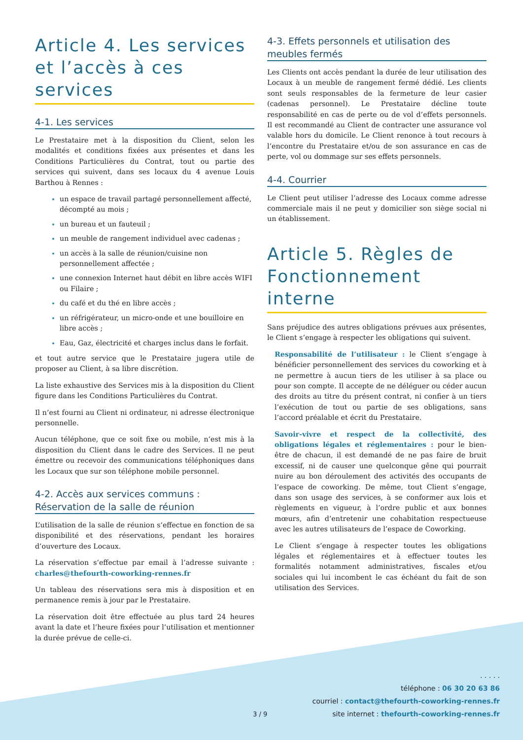Article 4. Les services et l’accès à ces services
4-1. Les services
Le Prestataire met à la disposition du Client, selon les modalités et conditions fixées aux présentes et dans les Conditions Particulières du Contrat, tout ou partie des services qui suivent, dans ses locaux du 4 avenue Louis Barthou à Rennes :
un espace de travail partagé personnellement affecté, décompté au mois ;
un bureau et un fauteuil ;
un meuble de rangement individuel avec cadenas ;
un accès à la salle de réunion/cuisine non personnellement affectée ;
une connexion Internet haut débit en libre accès WIFI ou Filaire ;
du café et du thé en libre accès ;
un réfrigérateur, un micro-onde et une bouilloire en libre accès ;
Eau, Gaz, électricité et charges inclus dans le forfait.
et tout autre service que le Prestataire jugera utile de proposer au Client, à sa libre discrétion.
La liste exhaustive des Services mis à la disposition du Client figure dans les Conditions Particulières du Contrat.
Il n’est fourni au Client ni ordinateur, ni adresse électronique personnelle.
Aucun téléphone, que ce soit fixe ou mobile, n’est mis à la disposition du Client dans le cadre des Services. Il ne peut émettre ou recevoir des communications téléphoniques dans les Locaux que sur son téléphone mobile personnel.
4-2. Accès aux services communs :
Réservation de la salle de réunion
L’utilisation de la salle de réunion s’effectue en fonction de sa disponibilité et des réservations, pendant les horaires d’ouverture des Locaux.
La réservation s’effectue par email à l’adresse suivante : charles@thefourth-coworking-rennes.fr
Un tableau des réservations sera mis à disposition et en permanence remis à jour par le Prestataire.
La réservation doit être effectuée au plus tard 24 heures avant la date et l’heure fixées pour l’utilisation et mentionner la durée prévue de celle-ci.
4-3. Effets personnels et utilisation des meubles fermés
Les Clients ont accès pendant la durée de leur utilisation des Locaux à un meuble de rangement fermé dédié. Les clients sont seuls responsables de la fermeture de leur casier (cadenas personnel). Le Prestataire décline toute responsabilité en cas de perte ou de vol d’effets personnels. Il est recommandé au Client de contracter une assurance vol valable hors du domicile. Le Client renonce à tout recours à l’encontre du Prestataire et/ou de son assurance en cas de perte, vol ou dommage sur ses effets personnels.
4-4. Courrier
Le Client peut utiliser l’adresse des Locaux comme adresse commerciale mais il ne peut y domicilier son siège social ni un établissement.
Article 5. Règles de Fonctionnement interne
Sans préjudice des autres obligations prévues aux présentes, le Client s’engage à respecter les obligations qui suivent.
Responsabilité de l’utilisateur : le Client s’engage à bénéficier personnellement des services du coworking et à ne permettre à aucun tiers de les utiliser à sa place ou pour son compte. Il accepte de ne déléguer ou céder aucun des droits au titre du présent contrat, ni confier à un tiers l’exécution de tout ou partie de ses obligations, sans l’accord préalable et écrit du Prestataire.
Savoir-vivre et respect de la collectivité, des obligations légales et réglementaires : pour le bien-être de chacun, il est demandé de ne pas faire de bruit excessif, ni de causer une quelconque gêne qui pourrait nuire au bon déroulement des activités des occupants de l’espace de coworking. De même, tout Client s’engage, dans son usage des services, à se conformer aux lois et règlements en vigueur, à l’ordre public et aux bonnes mœurs, afin d’entretenir une cohabitation respectueuse avec les autres utilisateurs de l’espace de Coworking.
Le Client s’engage à respecter toutes les obligations légales et réglementaires et à effectuer toutes les formalités notamment administratives, fiscales et/ou sociales qui lui incombent le cas échéant du fait de son utilisation des Services.
3 / 9
. . . . .
téléphone : 06 30 20 63 86
courriel : contact@thefourth-coworking-rennes.fr
site internet : thefourth-coworking-rennes.fr